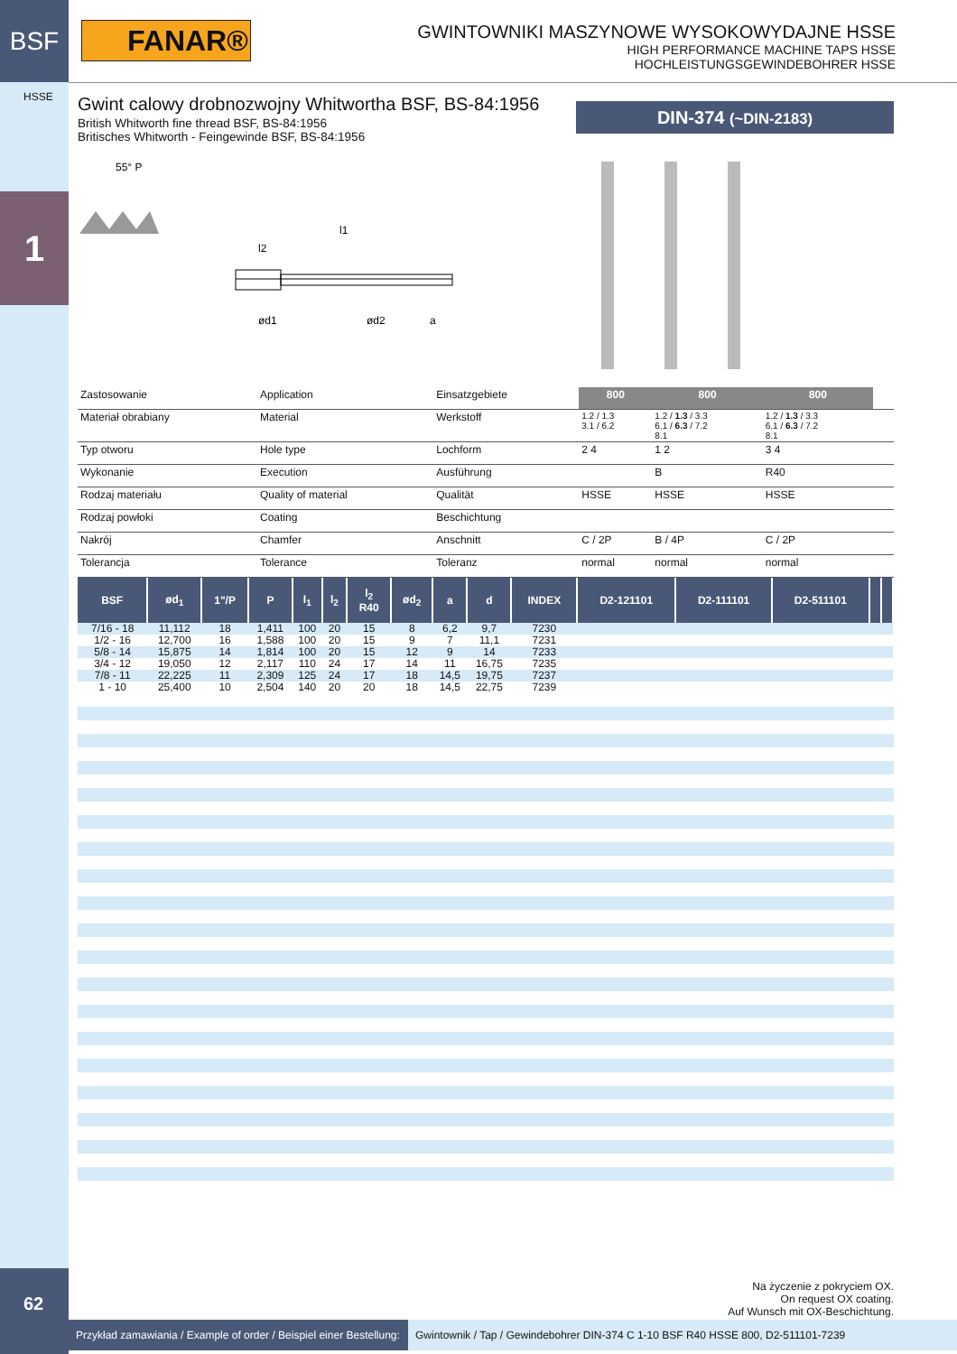BSF
FANAR®
GWINTOWNIKI MASZYNOWE WYSOKOWYDAJNE HSSE
HIGH PERFORMANCE MACHINE TAPS HSSE
HOCHLEISTUNGSGEWINDEBOHRER HSSE
HSSE
1
Gwint calowy drobnozwojny Whitwortha BSF, BS-84:1956
British Whitworth fine thread BSF, BS-84:1956
Britisches Whitworth - Feingewinde BSF, BS-84:1956
DIN-374 (~DIN-2183)
55° P
l1
l2
ød1
ød2
a
| Zastosowanie | Application | Einsatzgebiete | 800 | 800 | 800 | | |
| Materiał obrabiany | Material | Werkstoff | 1.2 / 1.3 3.1 / 6.2 | 1.2 / 1.3 / 3.3 6.1 / 6.3 / 7.2 8.1 | 1.2 / 1.3 / 3.3 6.1 / 6.3 / 7.2 8.1 | | |
| Typ otworu | Hole type | Lochform | 2 4 | 1 2 | 3 4 | | |
| Wykonanie | Execution | Ausführung | | B | R40 | | |
| Rodzaj materiału | Quality of material | Qualität | HSSE | HSSE | HSSE | | |
| Rodzaj powłoki | Coating | Beschichtung | | | | | |
| Nakrój | Chamfer | Anschnitt | C / 2P | B / 4P | C / 2P | | |
| Tolerancja | Tolerance | Toleranz | normal | normal | normal | | |
| BSF | ød<sub>1</sub> | 1"/P | P | l<sub>1</sub> | l<sub>2</sub> | l<sub>2</sub> R40 | ød<sub>2</sub> | a | d | INDEX | D2-121101 | D2-111101 | D2-511101 | | |
| --- | --- | --- | --- | --- | --- | --- | --- | --- | --- | --- | --- | --- | --- | --- | --- |
| 7/16 - 18 | 11,112 | 18 | 1,411 | 100 | 20 | 15 | 8 | 6,2 | 9,7 | 7230 | | | | | |
| 1/2 - 16 | 12,700 | 16 | 1,588 | 100 | 20 | 15 | 9 | 7 | 11,1 | 7231 | | | | | |
| 5/8 - 14 | 15,875 | 14 | 1,814 | 100 | 20 | 15 | 12 | 9 | 14 | 7233 | | | | | |
| 3/4 - 12 | 19,050 | 12 | 2,117 | 110 | 24 | 17 | 14 | 11 | 16,75 | 7235 | | | | | |
| 7/8 - 11 | 22,225 | 11 | 2,309 | 125 | 24 | 17 | 18 | 14,5 | 19,75 | 7237 | | | | | |
| 1 - 10 | 25,400 | 10 | 2,504 | 140 | 20 | 20 | 18 | 14,5 | 22,75 | 7239 | | | | | |
62
Na życzenie z pokryciem OX.
On request OX coating.
Auf Wunsch mit OX-Beschichtung.
Przykład zamawiania / Example of order / Beispiel einer Bestellung:
Gwintownik / Tap / Gewindebohrer DIN-374 C 1-10 BSF R40 HSSE 800, D2-511101-7239